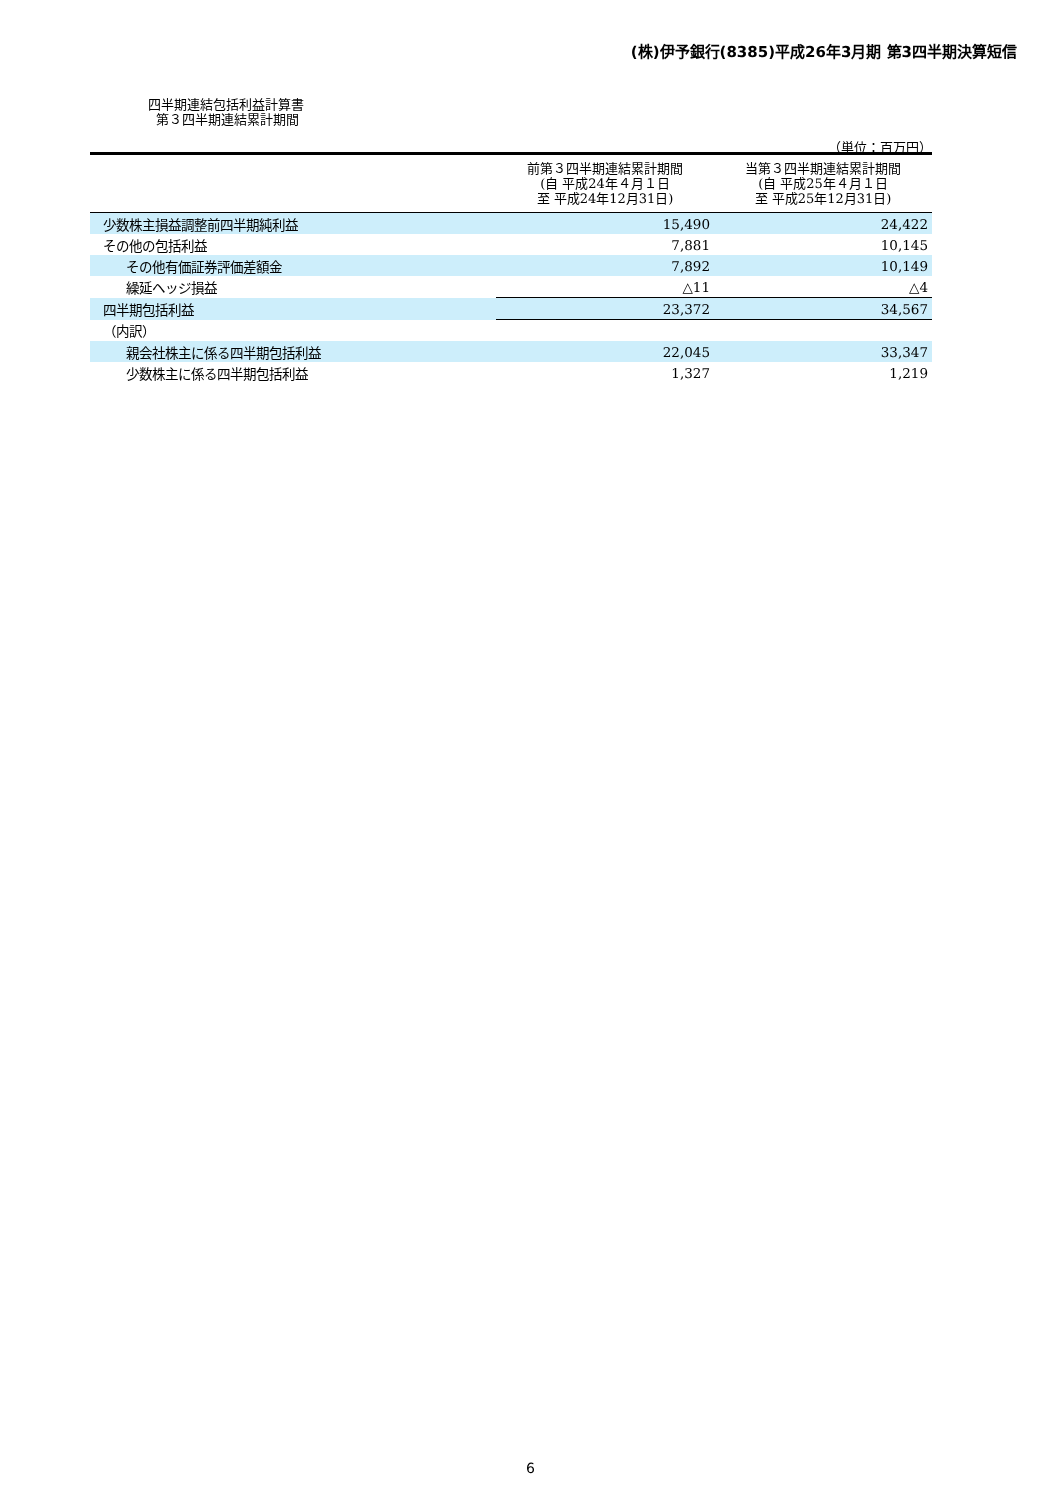(株)伊予銀行(8385)平成26年3月期 第3四半期決算短信
四半期連結包括利益計算書
第３四半期連結累計期間
（単位：百万円）
| | 前第３四半期連結累計期間 (自 平成24年４月１日 至 平成24年12月31日) | 当第３四半期連結累計期間 (自 平成25年４月１日 至 平成25年12月31日) |
| --- | --- | --- |
| 少数株主損益調整前四半期純利益 | 15,490 | 24,422 |
| その他の包括利益 | 7,881 | 10,145 |
| その他有価証券評価差額金 | 7,892 | 10,149 |
| 繰延ヘッジ損益 | △11 | △4 |
| 四半期包括利益 | 23,372 | 34,567 |
| （内訳） | | |
| 親会社株主に係る四半期包括利益 | 22,045 | 33,347 |
| 少数株主に係る四半期包括利益 | 1,327 | 1,219 |
6